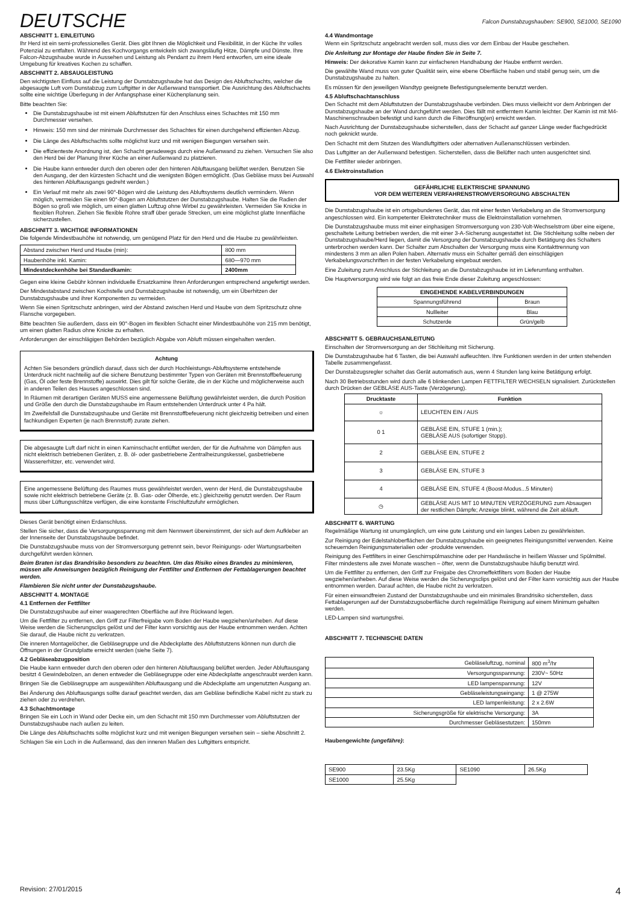DEUTSCHE
Falcon Dunstabzugshauben: SE900, SE1000, SE1090
ABSCHNITT 1. EINLEITUNG
Ihr Herd ist ein semi-professionelles Gerät. Dies gibt Ihnen die Möglichkeit und Flexibilität, in der Küche Ihr volles Potenzial zu entfalten. Während des Kochvorgangs entwickeln sich zwangsläufig Hitze, Dämpfe und Dünste. Ihre Falcon-Abzugshaube wurde in Aussehen und Leistung als Pendant zu ihrem Herd entworfen, um eine ideale Umgebung für kreatives Kochen zu schaffen.
ABSCHNITT 2. ABSAUGLEISTUNG
Den wichtigsten Einfluss auf die Leistung der Dunstabzugshaube hat das Design des Abluftschachts, welcher die abgesaugte Luft vom Dunstabzug zum Luftgitter in der Außenwand transportiert. Die Ausrichtung des Abluftschachts sollte eine wichtige Überlegung in der Anfangsphase einer Küchenplanung sein.
Bitte beachten Sie:
Die Dunstabzugshaube ist mit einem Abluftstutzen für den Anschluss eines Schachtes mit 150 mm Durchmesser versehen.
Hinweis: 150 mm sind der minimale Durchmesser des Schachtes für einen durchgehend effizienten Abzug.
Die Länge des Abluftschachts sollte möglichst kurz und mit wenigen Biegungen versehen sein.
Die effizienteste Anordnung ist, den Schacht geradewegs durch eine Außenwand zu ziehen. Versuchen Sie also den Herd bei der Planung Ihrer Küche an einer Außenwand zu platzieren.
Die Haube kann entweder durch den oberen oder den hinteren Abluftausgang belüftet werden. Benutzen Sie den Ausgang, der den kürzesten Schacht und die wenigsten Bögen ermöglicht. (Das Gebläse muss bei Auswahl des hinteren Abluftausgangs gedreht werden.)
Ein Verlauf mit mehr als zwei 90°-Bögen wird die Leistung des Abluftsystems deutlich vermindern. Wenn möglich, vermeiden Sie einen 90°-Bogen am Abluftstutzen der Dunstabzugshaube. Halten Sie die Radien der Bögen so groß wie möglich, um einen glatten Luftzug ohne Wirbel zu gewährleisten. Vermeiden Sie Knicke in flexiblen Rohren. Ziehen Sie flexible Rohre straff über gerade Strecken, um eine möglichst glatte Innenfläche sicherzustellen.
ABSCHNITT 3. WICHTIGE INFORMATIONEN
Die folgende Mindestbauhöhe ist notwendig, um genügend Platz für den Herd und die Haube zu gewährleisten.
| Abstand zwischen Herd und Haube (min): | 800 mm |
| Haubenhöhe inkl. Kamin: | 680—970 mm |
| Mindestdeckenhöhe bei Standardkamin: | 2400mm |
Gegen eine kleine Gebühr können individuelle Ersatzkamine Ihren Anforderungen entsprechend angefertigt werden.
Der Mindestabstand zwischen Kochstelle und Dunstabzugshaube ist notwendig, um ein Überhitzen der Dunstabzugshaube und ihrer Komponenten zu vermeiden.
Wenn Sie einen Spritzschutz anbringen, wird der Abstand zwischen Herd und Haube von dem Spritzschutz ohne Flansche vorgegeben.
Bitte beachten Sie außerdem, dass ein 90°-Bogen im flexiblen Schacht einer Mindestbauhöhe von 215 mm benötigt, um einen glatten Radius ohne Knicke zu erhalten.
Anforderungen der einschlägigen Behörden bezüglich Abgabe von Abluft müssen eingehalten werden.
Achtung
Achten Sie besonders gründlich darauf, dass sich der durch Hochleistungs-Abluftsysteme entstehende Unterdruck nicht nachteilig auf die sichere Benutzung bestimmter Typen von Geräten mit Brennstoffbefeuerung (Gas, Öl oder feste Brennstoffe) auswirkt. Dies gilt für solche Geräte, die in der Küche und möglicherweise auch in anderen Teilen des Hauses angeschlossen sind.
In Räumen mit derartigen Geräten MUSS eine angemessene Belüftung gewährleistet werden, die durch Position und Größe den durch die Dunstabzugshaube im Raum entstehenden Unterdruck unter 4 Pa hält.
Im Zweifelsfall die Dunstabzugshaube und Geräte mit Brennstoffbefeuerung nicht gleichzeitig betreiben und einen fachkundigen Experten (je nach Brennstoff) zurate ziehen.
Die abgesaugte Luft darf nicht in einen Kaminschacht entlüftet werden, der für die Aufnahme von Dämpfen aus nicht elektrisch betriebenen Geräten, z. B. öl- oder gasbetriebene Zentralheizungskessel, gasbetriebene Wassererhitzer, etc. verwendet wird.
Eine angemessene Belüftung des Raumes muss gewährleistet werden, wenn der Herd, die Dunstabzugshaube sowie nicht elektrisch betriebene Geräte (z. B. Gas- oder Ölherde, etc.) gleichzeitig genutzt werden. Der Raum muss über Lüftungsschlitze verfügen, die eine konstante Frischluftzufuhr ermöglichen.
Dieses Gerät benötigt einen Erdanschluss.
Stellen Sie sicher, dass die Versorgungsspannung mit dem Nennwert übereinstimmt, der sich auf dem Aufkleber an der Innenseite der Dunstabzugshaube befindet.
Die Dunstabzugshaube muss von der Stromversorgung getrennt sein, bevor Reinigungs- oder Wartungsarbeiten durchgeführt werden können.
Beim Braten ist das Brandrisiko besonders zu beachten. Um das Risiko eines Brandes zu minimieren, müssen alle Anweisungen bezüglich Reinigung der Fettfilter und Entfernen der Fettablagerungen beachtet werden.
Flambieren Sie nicht unter der Dunstabzugshaube.
ABSCHNITT 4. MONTAGE
4.1 Entfernen der Fettfilter
Die Dunstabzugshaube auf einer waagerechten Oberfläche auf ihre Rückwand legen.
Um die Fettfilter zu entfernen, den Griff zur Filterfreigabe vom Boden der Haube wegziehen/anheben. Auf diese Weise werden die Sicherungsclips gelöst und der Filter kann vorsichtig aus der Haube entnommen werden. Achten Sie darauf, die Haube nicht zu verkratzen.
Die inneren Montagelöcher, die Gebläsegruppe und die Abdeckplatte des Abluftstutzens können nun durch die Öffnungen in der Grundplatte erreicht werden (siehe Seite 7).
4.2 Gebläseabzugposition
Die Haube kann entweder durch den oberen oder den hinteren Abluftausgang belüftet werden. Jeder Abluftausgang besitzt 4 Gewindebolzen, an denen entweder die Gebläsegruppe oder eine Abdeckplatte angeschraubt werden kann.
Bringen Sie die Gebläsegruppe am ausgewählten Abluftausgang und die Abdeckplatte am ungenutzten Ausgang an.
Bei Änderung des Abluftausgangs sollte darauf geachtet werden, das am Gebläse befindliche Kabel nicht zu stark zu ziehen oder zu verdrehen.
4.3 Schachtmontage
Bringen Sie ein Loch in Wand oder Decke ein, um den Schacht mit 150 mm Durchmesser vom Abluftstutzen der Dunstabzugshaube nach außen zu leiten.
Die Länge des Abluftschachts sollte möglichst kurz und mit wenigen Biegungen versehen sein – siehe Abschnitt 2.
Schlagen Sie ein Loch in die Außenwand, das den inneren Maßen des Luftgitters entspricht.
4.4 Wandmontage
Wenn ein Spritzschutz angebracht werden soll, muss dies vor dem Einbau der Haube geschehen.
Die Anleitung zur Montage der Haube finden Sie in Seite 7.
Hinweis: Der dekorative Kamin kann zur einfacheren Handhabung der Haube entfernt werden.
Die gewählte Wand muss von guter Qualität sein, eine ebene Oberfläche haben und stabil genug sein, um die Dunstabzugshaube zu halten.
Es müssen für den jeweiligen Wandtyp geeignete Befestigungselemente benutzt werden.
4.5 Abluftschachtanschluss
Den Schacht mit dem Abluftstutzen der Dunstabzugshaube verbinden. Dies muss vielleicht vor dem Anbringen der Dunstabzugshaube an der Wand durchgeführt werden. Dies fällt mit entferntem Kamin leichter. Der Kamin ist mit M4-Maschinenschrauben befestigt und kann durch die Filteröffnung(en) erreicht werden.
Nach Ausrichtung der Dunstabzugshaube sicherstellen, dass der Schacht auf ganzer Länge weder flachgedrückt noch geknickt wurde.
Den Schacht mit dem Stutzen des Wandluftgitters oder alternativen Außenanschlüssen verbinden.
Das Luftgitter an der Außenwand befestigen. Sicherstellen, dass die Belüfter nach unten ausgerichtet sind.
Die Fettfilter wieder anbringen.
4.6 Elektroinstallation
GEFÄHRLICHE ELEKTRISCHE SPANNUNG
VOR DEM WEITEREN VERFAHRENSTROMVERSORGUNG ABSCHALTEN
Die Dunstabzugshaube ist ein ortsgebundenes Gerät, das mit einer festen Verkabelung an die Stromversorgung angeschlossen wird. Ein kompetenter Elektrotechniker muss die Elektroinstallation vornehmen.
Die Dunstabzugshaube muss mit einer einphasigen Stromversorgung von 230-Volt-Wechselstrom über eine eigene, geschaltete Leitung betrieben werden, die mit einer 3-A-Sicherung ausgestattet ist. Die Stichleitung sollte neben der Dunstabzugshaube/Herd liegen, damit die Versorgung der Dunstabzugshaube durch Betätigung des Schalters unterbrochen werden kann. Der Schalter zum Abschalten der Versorgung muss eine Kontakttrennung von mindestens 3 mm an allen Polen haben. Alternativ muss ein Schalter gemäß den einschlägigen Verkabelungsvorschriften in der festen Verkabelung eingebaut werden.
Eine Zuleitung zum Anschluss der Stichleitung an die Dunstabzugshaube ist im Lieferumfang enthalten.
Die Hauptversorgung wird wie folgt an das freie Ende dieser Zuleitung angeschlossen:
| EINGEHENDE KABELVERBINDUNGEN | |
| --- | --- |
| Spannungsführend | Braun |
| Nullleiter | Blau |
| Schutzerde | Grün/gelb |
ABSCHNITT 5. GEBRAUCHSANLEITUNG
Einschalten der Stromversorgung an der Stichleitung mit Sicherung.
Die Dunstabzugshaube hat 6 Tasten, die bei Auswahl aufleuchten. Ihre Funktionen werden in der unten stehenden Tabelle zusammengefasst.
Der Dunstabzugsregler schaltet das Gerät automatisch aus, wenn 4 Stunden lang keine Betätigung erfolgt.
Nach 30 Betriebsstunden wird durch alle 6 blinkenden Lampen FETTFILTER WECHSELN signalisiert. Zurückstellen durch Drücken der GEBLÄSE AUS-Taste (Verzögerung).
| Drucktaste | Funktion |
| --- | --- |
| ☼ | LEUCHTEN EIN / AUS |
| 0 1 | GEBLÄSE EIN, STUFE 1 (min.); GEBLÄSE AUS (sofortiger Stopp). |
| 2 | GEBLÄSE EIN, STUFE 2 |
| 3 | GEBLÄSE EIN, STUFE 3 |
| 4 | GEBLÄSE EIN, STUFE 4 (Boost-Modus...5 Minuten) |
| ◷ | GEBLÄSE AUS MIT 10 MINUTEN VERZÖGERUNG zum Absaugen der restlichen Dämpfe; Anzeige blinkt, während die Zeit abläuft. |
ABSCHNITT 6. WARTUNG
Regelmäßige Wartung ist unumgänglich, um eine gute Leistung und ein langes Leben zu gewährleisten.
Zur Reinigung der Edelstahloberflächen der Dunstabzugshaube ein geeignetes Reinigungsmittel verwenden. Keine scheuernden Reinigungsmaterialien oder -produkte verwenden.
Reinigung des Fettfilters in einer Geschirrspülmaschine oder per Handwäsche in heißem Wasser und Spülmittel. Filter mindestens alle zwei Monate waschen – öfter, wenn die Dunstabzugshaube häufig benutzt wird.
Um die Fettfilter zu entfernen, den Griff zur Freigabe des Chromeffektfilters vom Boden der Haube wegziehen/anheben. Auf diese Weise werden die Sicherungsclips gelöst und der Filter kann vorsichtig aus der Haube entnommen werden. Darauf achten, die Haube nicht zu verkratzen.
Für einen einwandfreien Zustand der Dunstabzugshaube und ein minimales Brandrisiko sicherstellen, dass Fettablagerungen auf der Dunstabzugsoberfläche durch regelmäßige Reinigung auf einem Minimum gehalten werden.
LED-Lampen sind wartungsfrei.
ABSCHNITT 7. TECHNISCHE DATEN
| Gebläseluftzug, nominal | 800 m<sup>3</sup>/hr |
| Versorgungsspannung: | 230V~ 50Hz |
| LED lampenspannung: | 12V |
| Gebläseleistungseingang: | 1 @ 275W |
| LED lampenleistung: | 2 x 2.6W |
| Sicherungsgröße für elektrische Versorgung: | 3A |
| Durchmesser Gebläsestutzen: | 150mm |
Haubengewichte (ungefähre):
| SE900 | 23.5Kg | SE1090 | 26.5Kg |
| SE1000 | 25.5Kg | | |
Revision: 27/01/2015 4